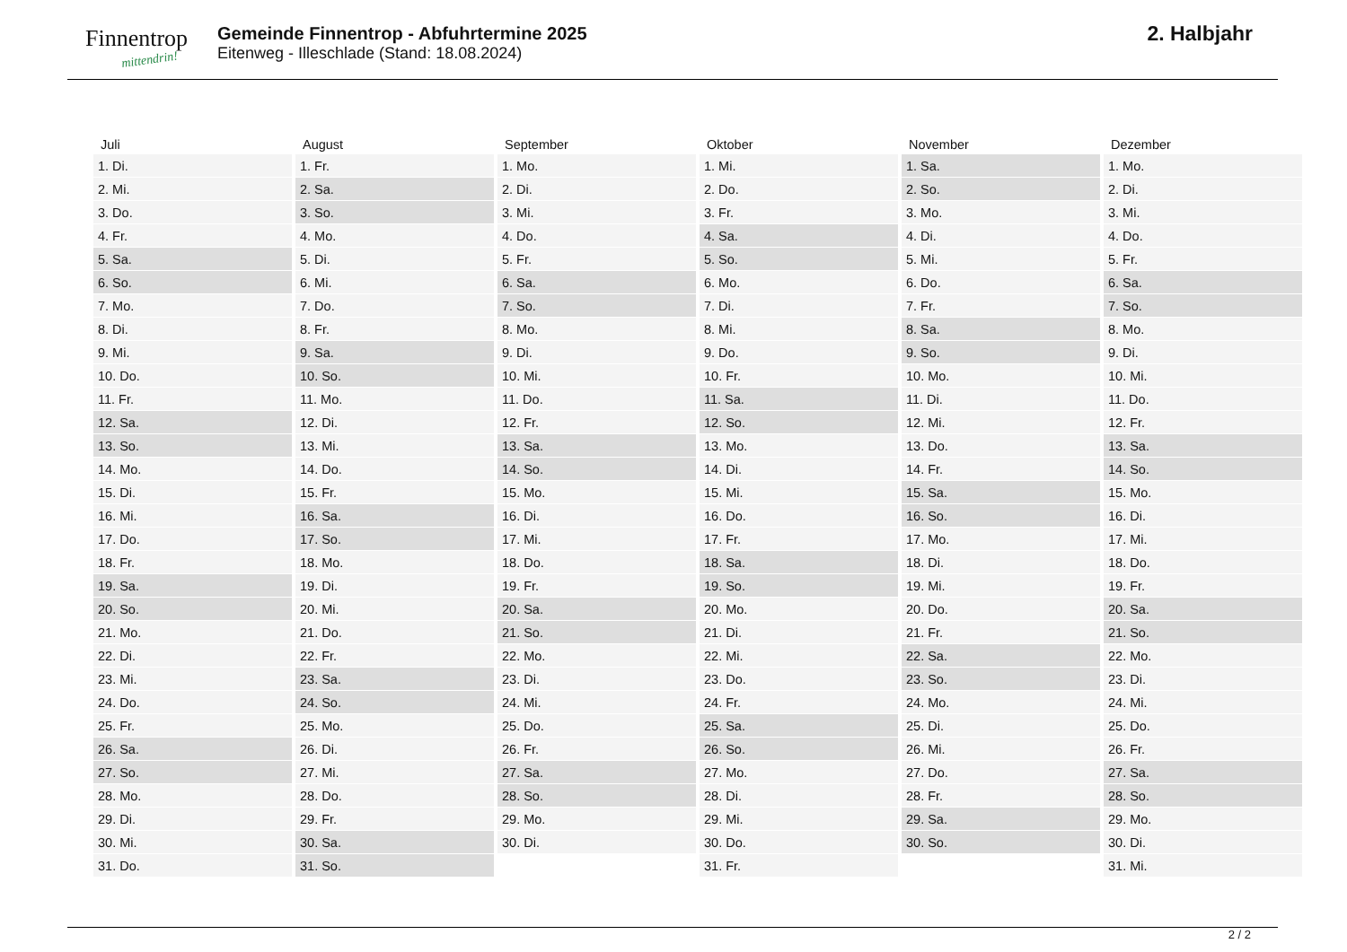Finnentrop
mittendrin!
Gemeinde Finnentrop - Abfuhrtermine 2025
Eitenweg - Illeschlade (Stand: 18.08.2024)
2. Halbjahr
| Juli | August | September | Oktober | November | Dezember |
| --- | --- | --- | --- | --- | --- |
| 1. Di. | 1. Fr. | 1. Mo. | 1. Mi. | 1. Sa. | 1. Mo. |
| 2. Mi. | 2. Sa. | 2. Di. | 2. Do. | 2. So. | 2. Di. |
| 3. Do. | 3. So. | 3. Mi. | 3. Fr. | 3. Mo. | 3. Mi. |
| 4. Fr. | 4. Mo. | 4. Do. | 4. Sa. | 4. Di. | 4. Do. |
| 5. Sa. | 5. Di. | 5. Fr. | 5. So. | 5. Mi. | 5. Fr. |
| 6. So. | 6. Mi. | 6. Sa. | 6. Mo. | 6. Do. | 6. Sa. |
| 7. Mo. | 7. Do. | 7. So. | 7. Di. | 7. Fr. | 7. So. |
| 8. Di. | 8. Fr. | 8. Mo. | 8. Mi. | 8. Sa. | 8. Mo. |
| 9. Mi. | 9. Sa. | 9. Di. | 9. Do. | 9. So. | 9. Di. |
| 10. Do. | 10. So. | 10. Mi. | 10. Fr. | 10. Mo. | 10. Mi. |
| 11. Fr. | 11. Mo. | 11. Do. | 11. Sa. | 11. Di. | 11. Do. |
| 12. Sa. | 12. Di. | 12. Fr. | 12. So. | 12. Mi. | 12. Fr. |
| 13. So. | 13. Mi. | 13. Sa. | 13. Mo. | 13. Do. | 13. Sa. |
| 14. Mo. | 14. Do. | 14. So. | 14. Di. | 14. Fr. | 14. So. |
| 15. Di. | 15. Fr. | 15. Mo. | 15. Mi. | 15. Sa. | 15. Mo. |
| 16. Mi. | 16. Sa. | 16. Di. | 16. Do. | 16. So. | 16. Di. |
| 17. Do. | 17. So. | 17. Mi. | 17. Fr. | 17. Mo. | 17. Mi. |
| 18. Fr. | 18. Mo. | 18. Do. | 18. Sa. | 18. Di. | 18. Do. |
| 19. Sa. | 19. Di. | 19. Fr. | 19. So. | 19. Mi. | 19. Fr. |
| 20. So. | 20. Mi. | 20. Sa. | 20. Mo. | 20. Do. | 20. Sa. |
| 21. Mo. | 21. Do. | 21. So. | 21. Di. | 21. Fr. | 21. So. |
| 22. Di. | 22. Fr. | 22. Mo. | 22. Mi. | 22. Sa. | 22. Mo. |
| 23. Mi. | 23. Sa. | 23. Di. | 23. Do. | 23. So. | 23. Di. |
| 24. Do. | 24. So. | 24. Mi. | 24. Fr. | 24. Mo. | 24. Mi. |
| 25. Fr. | 25. Mo. | 25. Do. | 25. Sa. | 25. Di. | 25. Do. |
| 26. Sa. | 26. Di. | 26. Fr. | 26. So. | 26. Mi. | 26. Fr. |
| 27. So. | 27. Mi. | 27. Sa. | 27. Mo. | 27. Do. | 27. Sa. |
| 28. Mo. | 28. Do. | 28. So. | 28. Di. | 28. Fr. | 28. So. |
| 29. Di. | 29. Fr. | 29. Mo. | 29. Mi. | 29. Sa. | 29. Mo. |
| 30. Mi. | 30. Sa. | 30. Di. | 30. Do. | 30. So. | 30. Di. |
| 31. Do. | 31. So. | | 31. Fr. | | 31. Mi. |
2 / 2